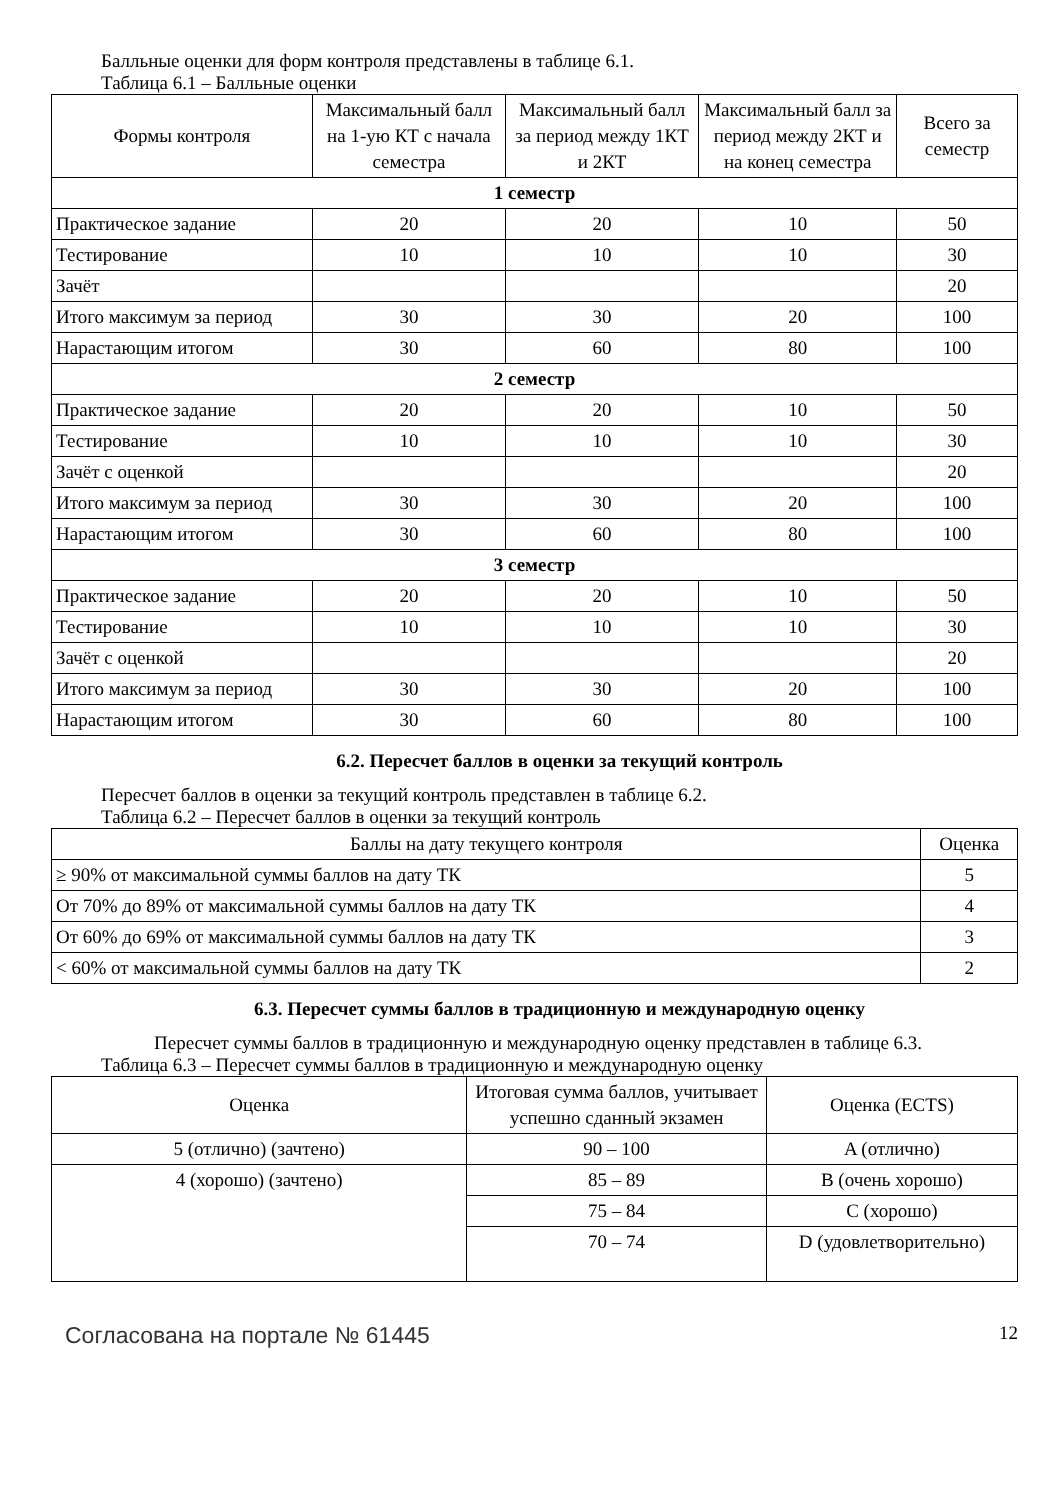Балльные оценки для форм контроля представлены в таблице 6.1.
Таблица 6.1 – Балльные оценки
| Формы контроля | Максимальный балл на 1-ую КТ с начала семестра | Максимальный балл за период между 1КТ и 2КТ | Максимальный балл за период между 2КТ и на конец семестра | Всего за семестр |
| --- | --- | --- | --- | --- |
| 1 семестр | | | | |
| Практическое задание | 20 | 20 | 10 | 50 |
| Тестирование | 10 | 10 | 10 | 30 |
| Зачёт | | | | 20 |
| Итого максимум за период | 30 | 30 | 20 | 100 |
| Нарастающим итогом | 30 | 60 | 80 | 100 |
| 2 семестр | | | | |
| Практическое задание | 20 | 20 | 10 | 50 |
| Тестирование | 10 | 10 | 10 | 30 |
| Зачёт с оценкой | | | | 20 |
| Итого максимум за период | 30 | 30 | 20 | 100 |
| Нарастающим итогом | 30 | 60 | 80 | 100 |
| 3 семестр | | | | |
| Практическое задание | 20 | 20 | 10 | 50 |
| Тестирование | 10 | 10 | 10 | 30 |
| Зачёт с оценкой | | | | 20 |
| Итого максимум за период | 30 | 30 | 20 | 100 |
| Нарастающим итогом | 30 | 60 | 80 | 100 |
6.2. Пересчет баллов в оценки за текущий контроль
Пересчет баллов в оценки за текущий контроль представлен в таблице 6.2.
Таблица 6.2 – Пересчет баллов в оценки за текущий контроль
| Баллы на дату текущего контроля | Оценка |
| --- | --- |
| ≥ 90% от максимальной суммы баллов на дату ТК | 5 |
| От 70% до 89% от максимальной суммы баллов на дату ТК | 4 |
| От 60% до 69% от максимальной суммы баллов на дату ТК | 3 |
| < 60% от максимальной суммы баллов на дату ТК | 2 |
6.3. Пересчет суммы баллов в традиционную и международную оценку
Пересчет суммы баллов в традиционную и международную оценку представлен в таблице 6.3.
Таблица 6.3 – Пересчет суммы баллов в традиционную и международную оценку
| Оценка | Итоговая сумма баллов, учитывает успешно сданный экзамен | Оценка (ECTS) |
| --- | --- | --- |
| 5 (отлично) (зачтено) | 90 – 100 | A (отлично) |
| 4 (хорошо) (зачтено) | 85 – 89 | B (очень хорошо) |
| | 75 – 84 | C (хорошо) |
| | 70 – 74 | D (удовлетворительно) |
Согласована на портале № 61445 12